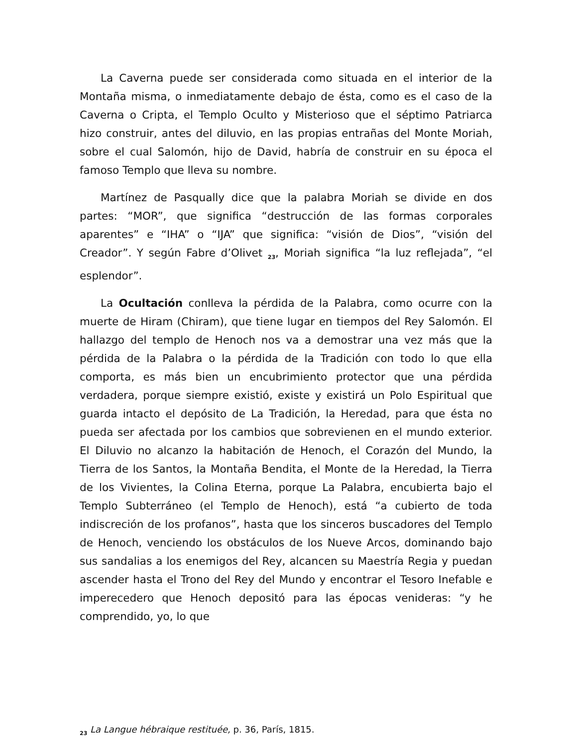La Caverna puede ser considerada como situada en el interior de la Montaña misma, o inmediatamente debajo de ésta, como es el caso de la Caverna o Cripta, el Templo Oculto y Misterioso que el séptimo Patriarca hizo construir, antes del diluvio, en las propias entrañas del Monte Moriah, sobre el cual Salomón, hijo de David, habría de construir en su época el famoso Templo que lleva su nombre.
Martínez de Pasqually dice que la palabra Moriah se divide en dos partes: “MOR”, que significa “destrucción de las formas corporales aparentes” e “IHA” o “IJA” que significa: “visión de Dios”, “visión del Creador”. Y según Fabre d’Olivet <sub>23</sub>, Moriah significa “la luz reflejada”, “el esplendor”.
La Ocultación conlleva la pérdida de la Palabra, como ocurre con la muerte de Hiram (Chiram), que tiene lugar en tiempos del Rey Salomón. El hallazgo del templo de Henoch nos va a demostrar una vez más que la pérdida de la Palabra o la pérdida de la Tradición con todo lo que ella comporta, es más bien un encubrimiento protector que una pérdida verdadera, porque siempre existió, existe y existirá un Polo Espiritual que guarda intacto el depósito de La Tradición, la Heredad, para que ésta no pueda ser afectada por los cambios que sobrevienen en el mundo exterior. El Diluvio no alcanzo la habitación de Henoch, el Corazón del Mundo, la Tierra de los Santos, la Montaña Bendita, el Monte de la Heredad, la Tierra de los Vivientes, la Colina Eterna, porque La Palabra, encubierta bajo el Templo Subterráneo (el Templo de Henoch), está “a cubierto de toda indiscreción de los profanos”, hasta que los sinceros buscadores del Templo de Henoch, venciendo los obstáculos de los Nueve Arcos, dominando bajo sus sandalias a los enemigos del Rey, alcancen su Maestría Regia y puedan ascender hasta el Trono del Rey del Mundo y encontrar el Tesoro Inefable e imperecedero que Henoch depositó para las épocas venideras: “y he comprendido, yo, lo que
<sub>23</sub> La Langue hébraique restituée, p. 36, París, 1815.